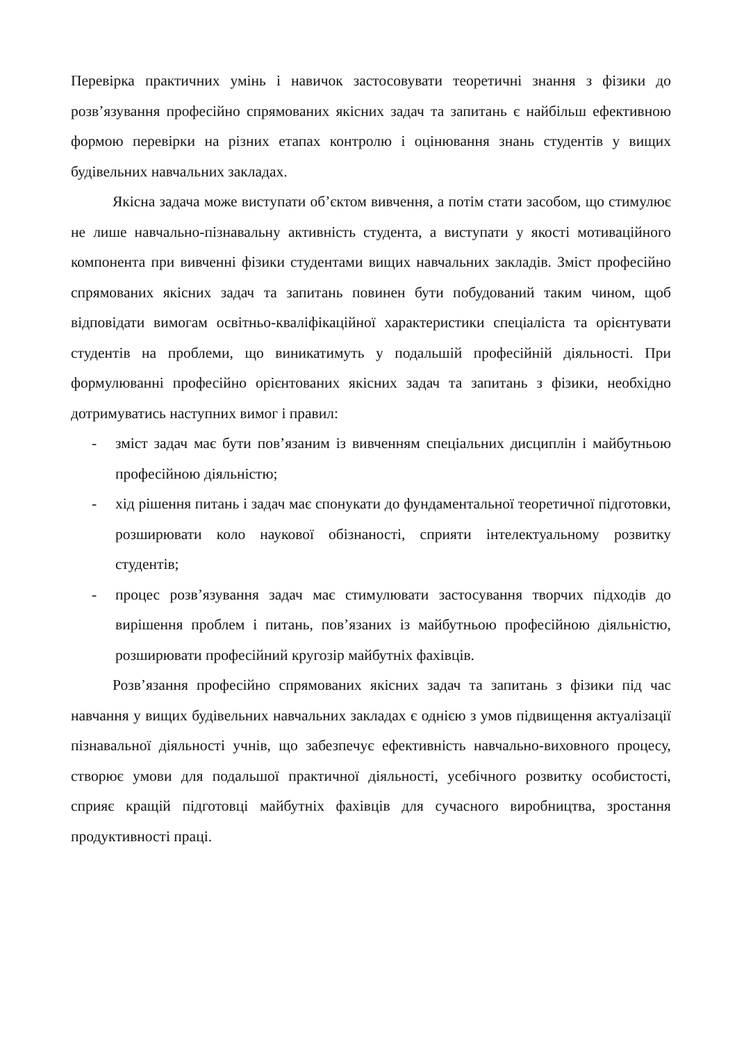Перевірка практичних умінь і навичок застосовувати теоретичні знання з фізики до розв’язування професійно спрямованих якісних задач та запитань є найбільш ефективною формою перевірки на різних етапах контролю і оцінювання знань студентів у вищих будівельних навчальних закладах.
Якісна задача може виступати об’єктом вивчення, а потім стати засобом, що стимулює не лише навчально-пізнавальну активність студента, а виступати у якості мотиваційного компонента при вивченні фізики студентами вищих навчальних закладів. Зміст професійно спрямованих якісних задач та запитань повинен бути побудований таким чином, щоб відповідати вимогам освітньо-кваліфікаційної характеристики спеціаліста та орієнтувати студентів на проблеми, що виникатимуть у подальшій професійній діяльності. При формулюванні професійно орієнтованих якісних задач та запитань з фізики, необхідно дотримуватись наступних вимог і правил:
- зміст задач має бути пов’язаним із вивченням спеціальних дисциплін і майбутньою професійною діяльністю;
- хід рішення питань і задач має спонукати до фундаментальної теоретичної підготовки, розширювати коло наукової обізнаності, сприяти інтелектуальному розвитку студентів;
- процес розв’язування задач має стимулювати застосування творчих підходів до вирішення проблем і питань, пов’язаних із майбутньою професійною діяльністю, розширювати професійний кругозір майбутніх фахівців.
Розв’язання професійно спрямованих якісних задач та запитань з фізики під час навчання у вищих будівельних навчальних закладах є однією з умов підвищення актуалізації пізнавальної діяльності учнів, що забезпечує ефективність навчально-виховного процесу, створює умови для подальшої практичної діяльності, усебічного розвитку особистості, сприяє кращій підготовці майбутніх фахівців для сучасного виробництва, зростання продуктивності праці.